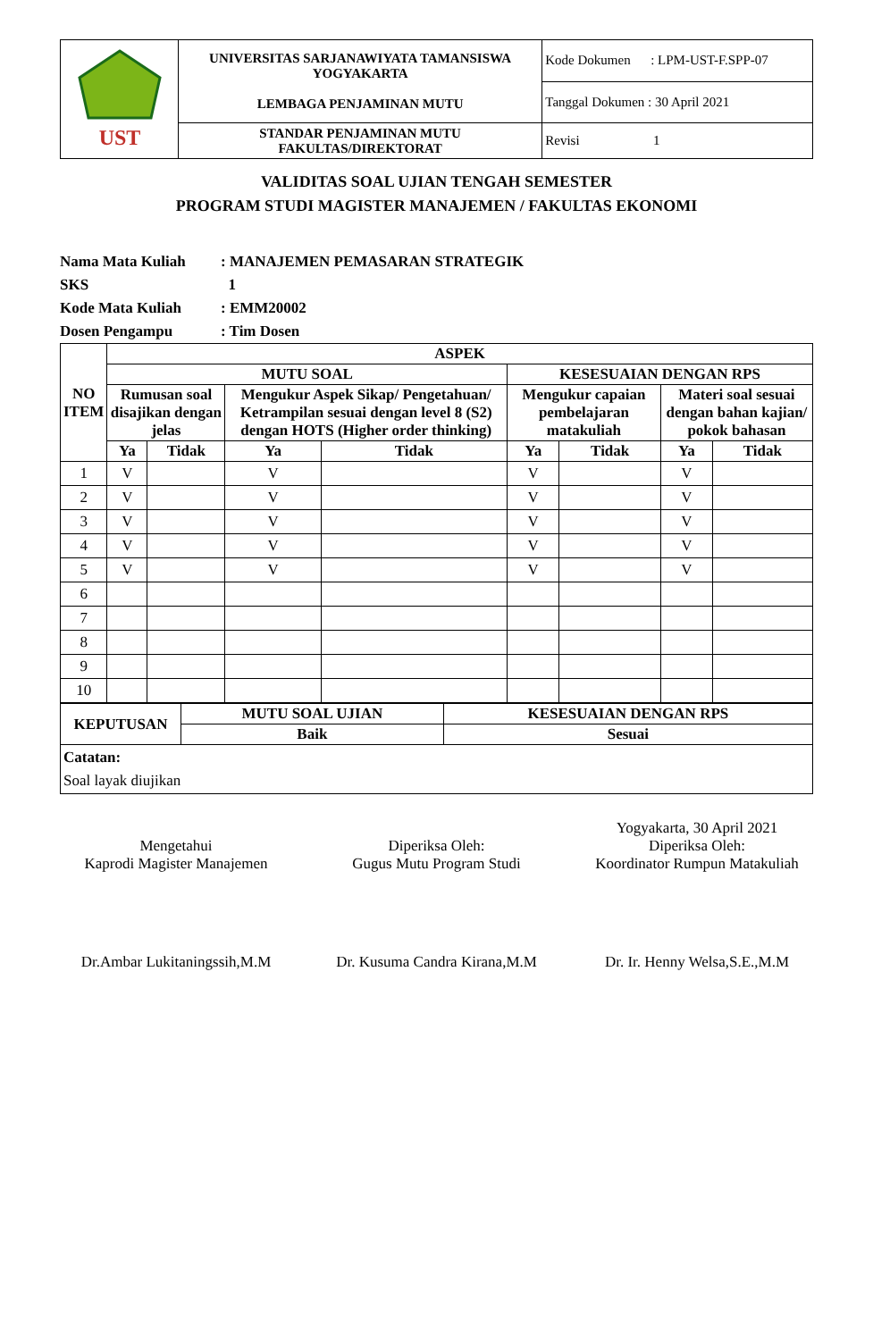| UST | UNIVERSITAS SARJANAWIYATA TAMANSISWA YOGYAKARTA LEMBAGA PENJAMINAN MUTU | Kode Dokumen : LPM-UST-F.SPP-07 |
| | | Tanggal Dokumen : 30 April 2021 |
| | STANDAR PENJAMINAN MUTU FAKULTAS/DIREKTORAT | Revisi 1 |
VALIDITAS SOAL UJIAN TENGAH SEMESTER
PROGRAM STUDI MAGISTER MANAJEMEN / FAKULTAS EKONOMI
Nama Mata Kuliah: MANAJEMEN PEMASARAN STRATEGIK
SKS 1
Kode Mata Kuliah: EMM20002
Dosen Pengampu: Tim Dosen
| NO ITEM | ASPEK | | | | | | | |
| --- | --- | --- | --- | --- | --- | --- | --- | --- |
| | MUTU SOAL | | | | KESESUAIAN DENGAN RPS | | | |
| | Rumusan soal disajikan dengan jelas | | Mengukur Aspek Sikap/ Pengetahuan/ Ketrampilan sesuai dengan level 8 (S2) dengan HOTS (Higher order thinking) | | Mengukur capaian pembelajaran matakuliah | | Materi soal sesuai dengan bahan kajian/ pokok bahasan | |
| | Ya | Tidak | Ya | Tidak | Ya | Tidak | Ya | Tidak |
| 1 | V | | V | | V | | V | |
| 2 | V | | V | | V | | V | |
| 3 | V | | V | | V | | V | |
| 4 | V | | V | | V | | V | |
| 5 | V | | V | | V | | V | |
| 6 | | | | | | | | |
| 7 | | | | | | | | |
| 8 | | | | | | | | |
| 9 | | | | | | | | |
| 10 | | | | | | | | |
| KEPUTUSAN | MUTU SOAL UJIAN | KESESUAIAN DENGAN RPS |
| --- | --- | --- |
| | Baik | Sesuai |
| Catatan: Soal layak diujikan | | |
Mengetahui
Kaprodi Magister Manajemen
Dr.Ambar Lukitaningssih,M.M
Diperiksa Oleh:
Gugus Mutu Program Studi
Dr. Kusuma Candra Kirana,M.M
Yogyakarta, 30 April 2021
Diperiksa Oleh:
Koordinator Rumpun Matakuliah
Dr. Ir. Henny Welsa,S.E.,M.M